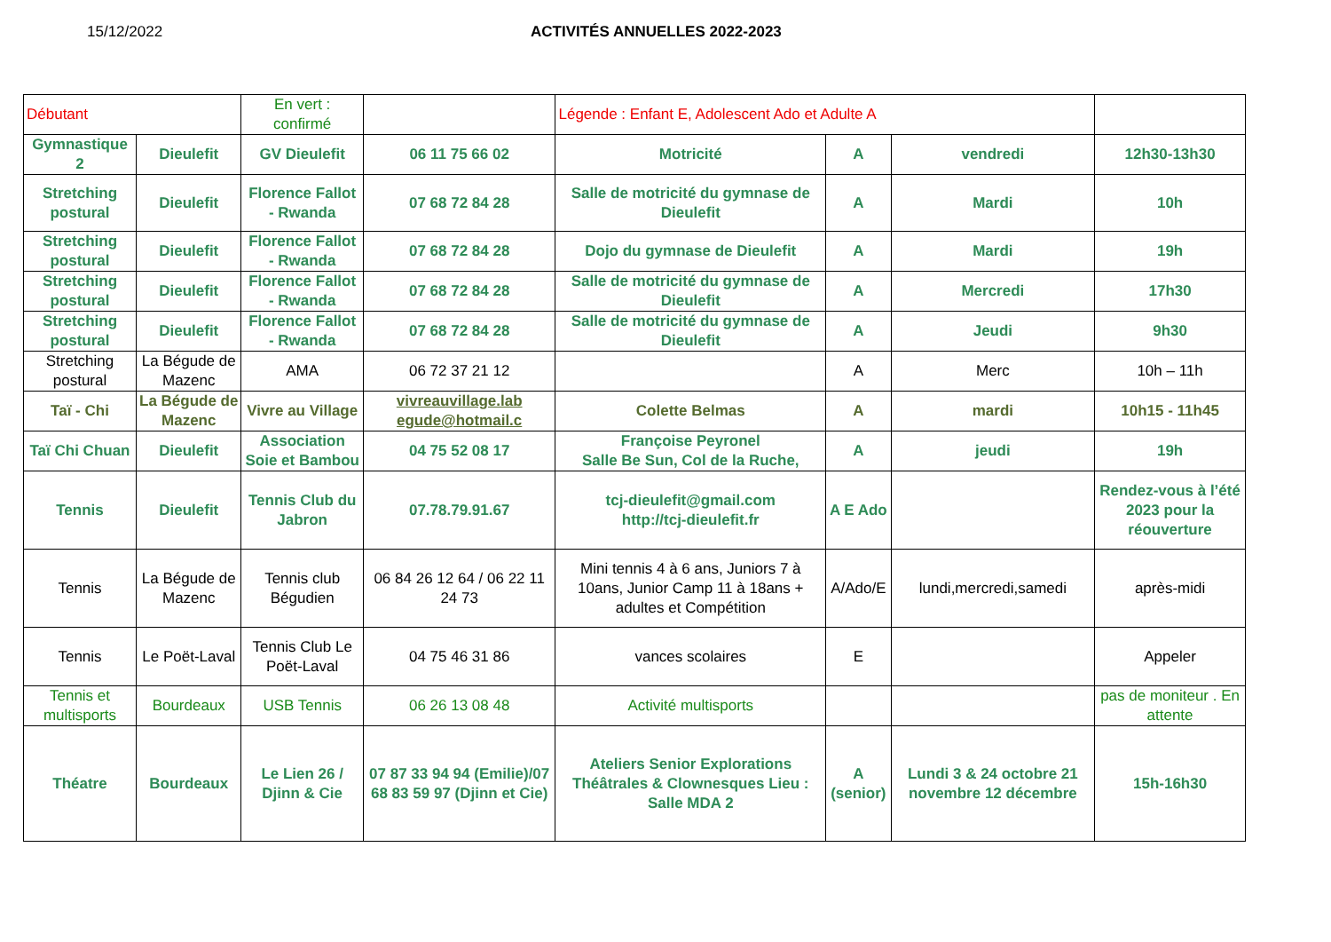15/12/2022 ACTIVITÉS ANNUELLES 2022-2023
| Débutant | | En vert : confirmé | | Légende : Enfant E, Adolescent Ado et Adulte A | | | |
| Gymnastique 2 | Dieulefit | GV Dieulefit | 06 11 75 66 02 | Motricité | A | vendredi | 12h30-13h30 |
| Stretching postural | Dieulefit | Florence Fallot - Rwanda | 07 68 72 84 28 | Salle de motricité du gymnase de Dieulefit | A | Mardi | 10h |
| Stretching postural | Dieulefit | Florence Fallot - Rwanda | 07 68 72 84 28 | Dojo du gymnase de Dieulefit | A | Mardi | 19h |
| Stretching postural | Dieulefit | Florence Fallot - Rwanda | 07 68 72 84 28 | Salle de motricité du gymnase de Dieulefit | A | Mercredi | 17h30 |
| Stretching postural | Dieulefit | Florence Fallot - Rwanda | 07 68 72 84 28 | Salle de motricité du gymnase de Dieulefit | A | Jeudi | 9h30 |
| Stretching postural | La Bégude de Mazenc | AMA | 06 72 37 21 12 | | A | Merc | 10h – 11h |
| Taï - Chi | La Bégude de Mazenc | Vivre au Village | vivreauvillage.lab egude@hotmail.c | Colette Belmas | A | mardi | 10h15 - 11h45 |
| Taï Chi Chuan | Dieulefit | Association Soie et Bambou | 04 75 52 08 17 | Françoise Peyronel Salle Be Sun, Col de la Ruche, | A | jeudi | 19h |
| Tennis | Dieulefit | Tennis Club du Jabron | 07.78.79.91.67 | tcj-dieulefit@gmail.com http://tcj-dieulefit.fr | A E Ado | | Rendez-vous à l’été 2023 pour la réouverture |
| Tennis | La Bégude de Mazenc | Tennis club Bégudien | 06 84 26 12 64 / 06 22 11 24 73 | Mini tennis 4 à 6 ans, Juniors 7 à 10ans, Junior Camp 11 à 18ans + adultes et Compétition | A/Ado/E | lundi,mercredi,samedi | après-midi |
| Tennis | Le Poët-Laval | Tennis Club Le Poët-Laval | 04 75 46 31 86 | vances scolaires | E | | Appeler |
| Tennis et multisports | Bourdeaux | USB Tennis | 06 26 13 08 48 | Activité multisports | | | pas de moniteur . En attente |
| Théatre | Bourdeaux | Le Lien 26 / Djinn & Cie | 07 87 33 94 94 (Emilie)/07 68 83 59 97 (Djinn et Cie) | Ateliers Senior Explorations Théâtrales & Clownesques Lieu : Salle MDA 2 | A (senior) | Lundi 3 & 24 octobre 21 novembre 12 décembre | 15h-16h30 |